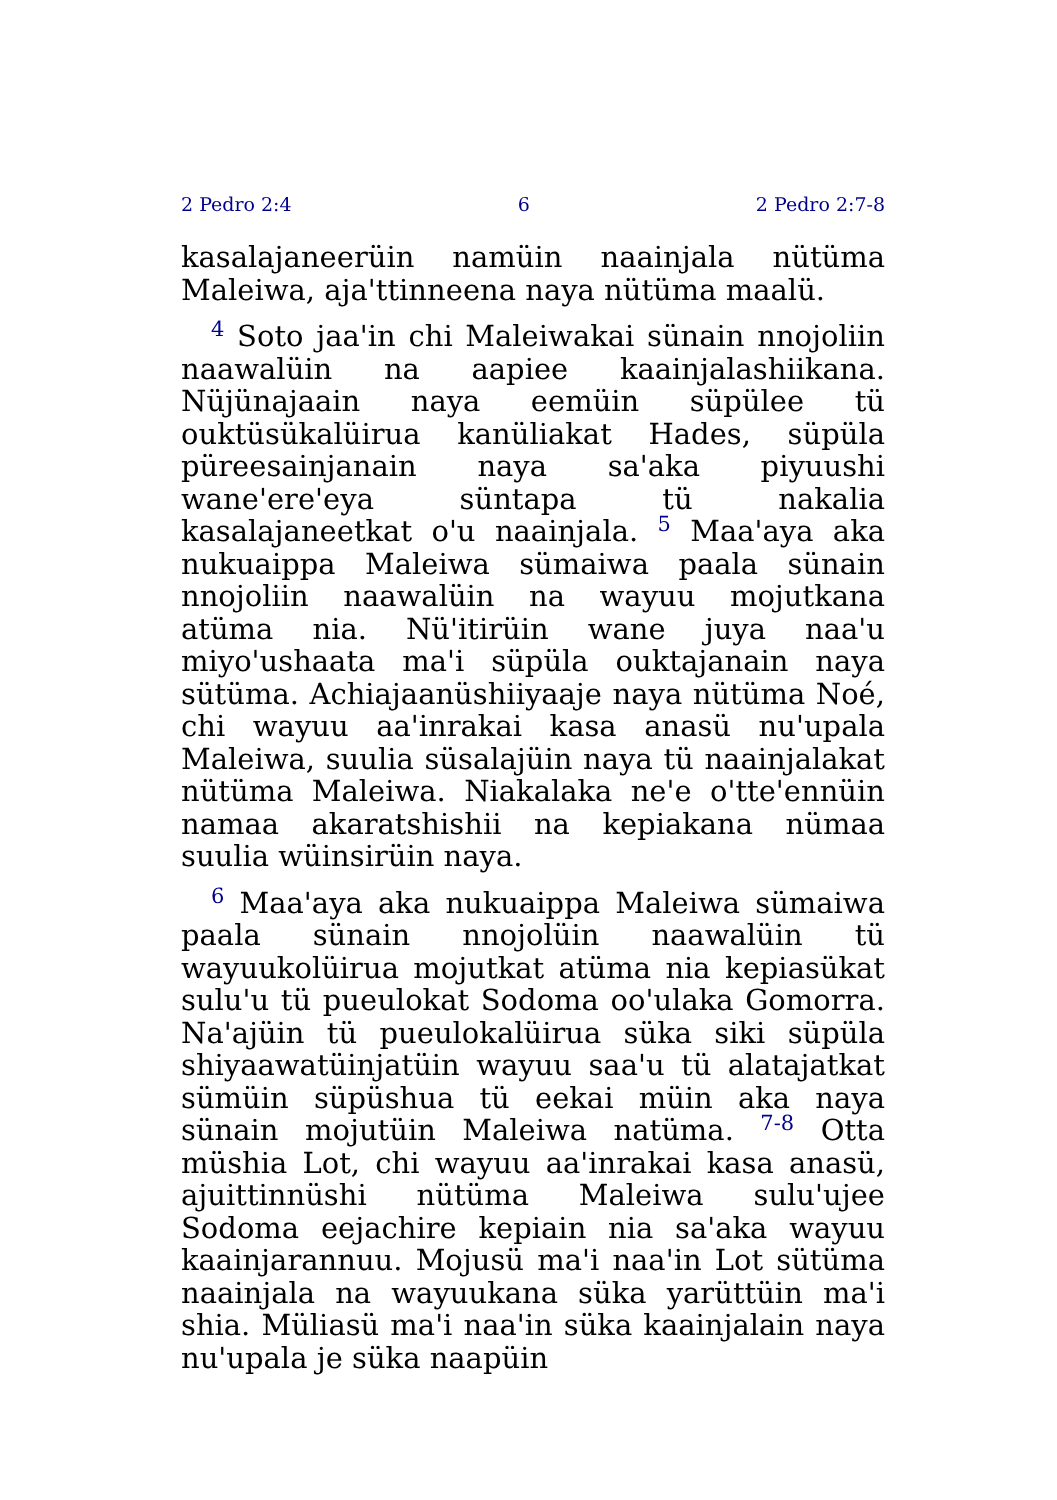2 Pedro 2:4 6 2 Pedro 2:7-8
kasalajaneerüin namüin naainjala nütüma Maleiwa, aja'ttinneena naya nütüma maalü.
<sup>4</sup> Soto jaa'in chi Maleiwakai sünain nnojoliin naawalüin na aapiee kaainjalashiikana. Nüjünajaain naya eemüin süpülee tü ouktüsükalüirua kanüliakat Hades, süpüla püreesainjanain naya sa'aka piyuushi wane'ere'eya süntapa tü nakalia kasalajaneetkat o'u naainjala. <sup>5</sup> Maa'aya aka nukuaippa Maleiwa sümaiwa paala sünain nnojoliin naawalüin na wayuu mojutkana atüma nia. Nü'itirüin wane juya naa'u miyo'ushaata ma'i süpüla ouktajanain naya sütüma. Achiajaanüshiiyaaje naya nütüma Noé, chi wayuu aa'inrakai kasa anasü nu'upala Maleiwa, suulia süsalajüin naya tü naainjalakat nütüma Maleiwa. Niakalaka ne'e o'tte'ennüin namaa akaratshishii na kepiakana nümaa suulia wüinsirüin naya.
<sup>6</sup> Maa'aya aka nukuaippa Maleiwa sümaiwa paala sünain nnojolüin naawalüin tü wayuukolüirua mojutkat atüma nia kepiasükat sulu'u tü pueulokat Sodoma oo'ulaka Gomorra. Na'ajüin tü pueulokalüirua süka siki süpüla shiyaawatüinjatüin wayuu saa'u tü alatajatkat sümüin süpüshua tü eekai müin aka naya sünain mojutüin Maleiwa natüma. <sup>7-8</sup> Otta müshia Lot, chi wayuu aa'inrakai kasa anasü, ajuittinnüshi nütüma Maleiwa sulu'ujee Sodoma eejachire kepiain nia sa'aka wayuu kaainjarannuu. Mojusü ma'i naa'in Lot sütüma naainjala na wayuukana süka yarüttüin ma'i shia. Müliasü ma'i naa'in süka kaainjalain naya nu'upala je süka naapüin